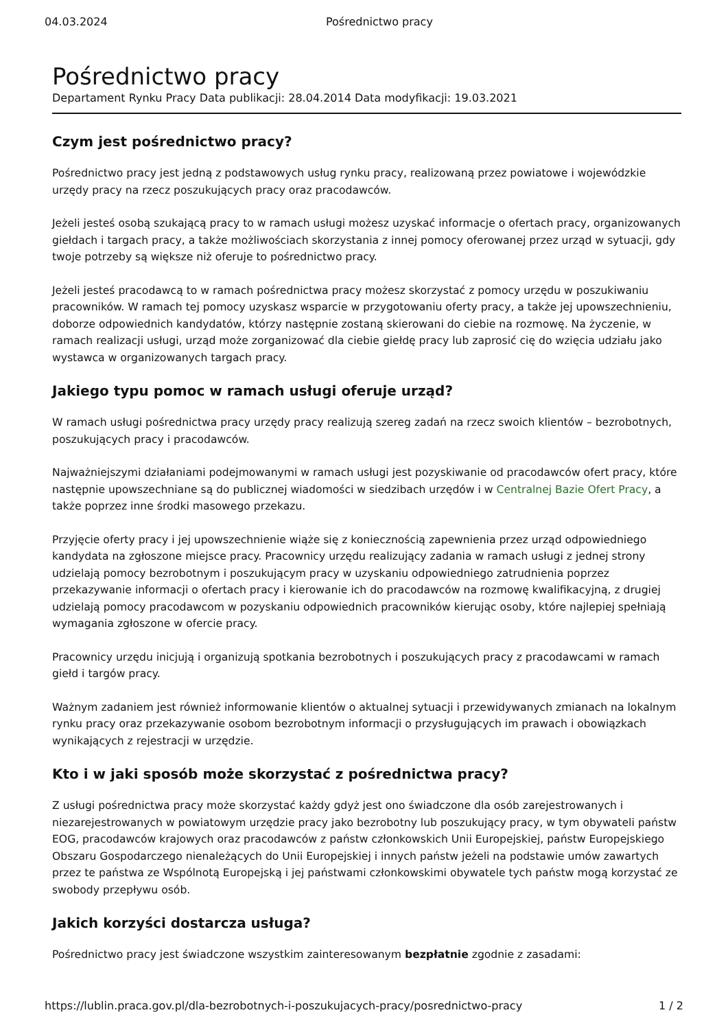04.03.2024 Pośrednictwo pracy
Pośrednictwo pracy
Departament Rynku Pracy Data publikacji: 28.04.2014 Data modyfikacji: 19.03.2021
Czym jest pośrednictwo pracy?
Pośrednictwo pracy jest jedną z podstawowych usług rynku pracy, realizowaną przez powiatowe i wojewódzkie urzędy pracy na rzecz poszukujących pracy oraz pracodawców.
Jeżeli jesteś osobą szukającą pracy to w ramach usługi możesz uzyskać informacje o ofertach pracy, organizowanych giełdach i targach pracy, a także możliwościach skorzystania z innej pomocy oferowanej przez urząd w sytuacji, gdy twoje potrzeby są większe niż oferuje to pośrednictwo pracy.
Jeżeli jesteś pracodawcą to w ramach pośrednictwa pracy możesz skorzystać z pomocy urzędu w poszukiwaniu pracowników. W ramach tej pomocy uzyskasz wsparcie w przygotowaniu oferty pracy, a także jej upowszechnieniu, doborze odpowiednich kandydatów, którzy następnie zostaną skierowani do ciebie na rozmowę. Na życzenie, w ramach realizacji usługi, urząd może zorganizować dla ciebie giełdę pracy lub zaprosić cię do wzięcia udziału jako wystawca w organizowanych targach pracy.
Jakiego typu pomoc w ramach usługi oferuje urząd?
W ramach usługi pośrednictwa pracy urzędy pracy realizują szereg zadań na rzecz swoich klientów – bezrobotnych, poszukujących pracy i pracodawców.
Najważniejszymi działaniami podejmowanymi w ramach usługi jest pozyskiwanie od pracodawców ofert pracy, które następnie upowszechniane są do publicznej wiadomości w siedzibach urzędów i w Centralnej Bazie Ofert Pracy, a także poprzez inne środki masowego przekazu.
Przyjęcie oferty pracy i jej upowszechnienie wiąże się z koniecznością zapewnienia przez urząd odpowiedniego kandydata na zgłoszone miejsce pracy. Pracownicy urzędu realizujący zadania w ramach usługi z jednej strony udzielają pomocy bezrobotnym i poszukującym pracy w uzyskaniu odpowiedniego zatrudnienia poprzez przekazywanie informacji o ofertach pracy i kierowanie ich do pracodawców na rozmowę kwalifikacyjną, z drugiej udzielają pomocy pracodawcom w pozyskaniu odpowiednich pracowników kierując osoby, które najlepiej spełniają wymagania zgłoszone w ofercie pracy.
Pracownicy urzędu inicjują i organizują spotkania bezrobotnych i poszukujących pracy z pracodawcami w ramach giełd i targów pracy.
Ważnym zadaniem jest również informowanie klientów o aktualnej sytuacji i przewidywanych zmianach na lokalnym rynku pracy oraz przekazywanie osobom bezrobotnym informacji o przysługujących im prawach i obowiązkach wynikających z rejestracji w urzędzie.
Kto i w jaki sposób może skorzystać z pośrednictwa pracy?
Z usługi pośrednictwa pracy może skorzystać każdy gdyż jest ono świadczone dla osób zarejestrowanych i niezarejestrowanych w powiatowym urzędzie pracy jako bezrobotny lub poszukujący pracy, w tym obywateli państw EOG, pracodawców krajowych oraz pracodawców z państw członkowskich Unii Europejskiej, państw Europejskiego Obszaru Gospodarczego nienależących do Unii Europejskiej i innych państw jeżeli na podstawie umów zawartych przez te państwa ze Wspólnotą Europejską i jej państwami członkowskimi obywatele tych państw mogą korzystać ze swobody przepływu osób.
Jakich korzyści dostarcza usługa?
Pośrednictwo pracy jest świadczone wszystkim zainteresowanym bezpłatnie zgodnie z zasadami:
https://lublin.praca.gov.pl/dla-bezrobotnych-i-poszukujacych-pracy/posrednictwo-pracy 1 / 2